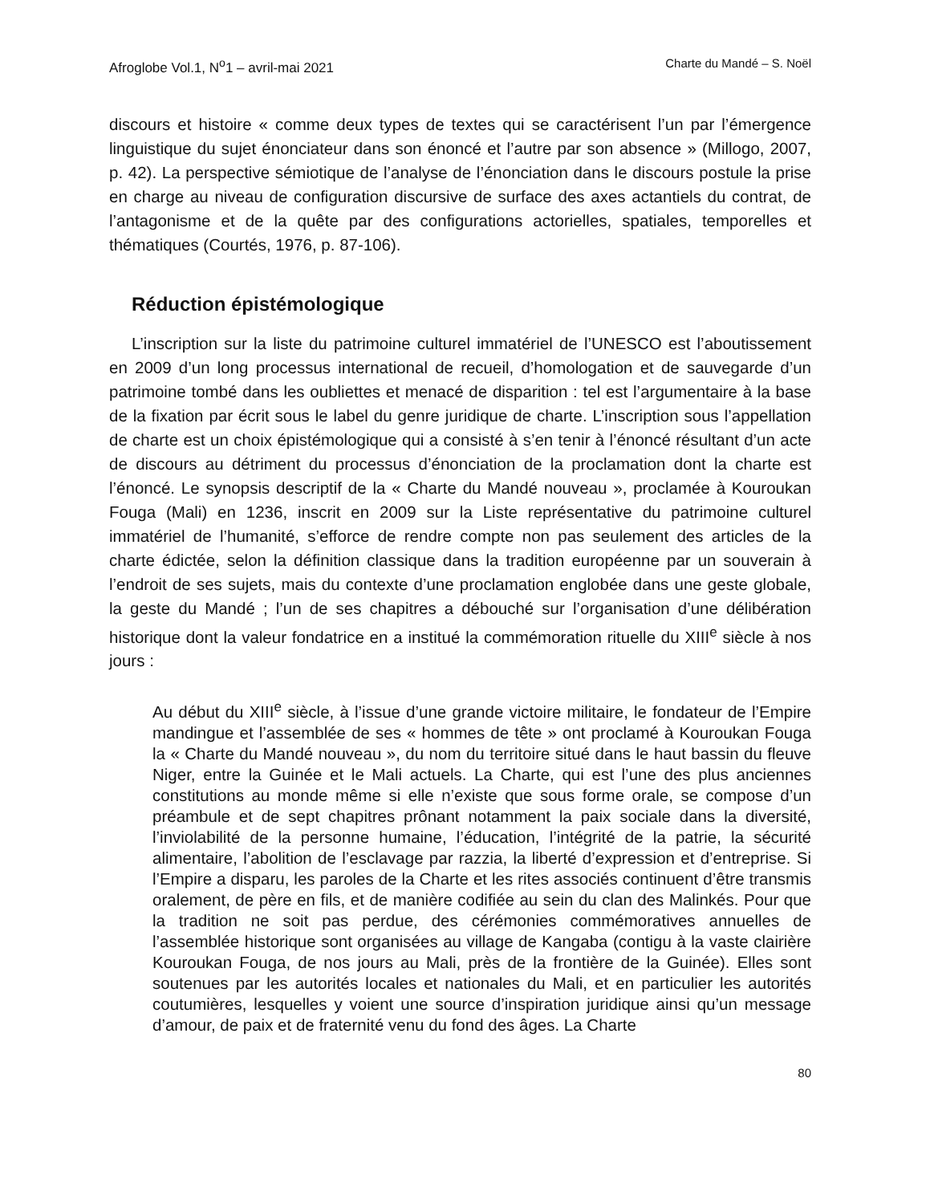Afroglobe Vol.1, N<sup>o</sup>1 – avril-mai 2021 Charte du Mandé – S. Noël
discours et histoire « comme deux types de textes qui se caractérisent l’un par l’émergence linguistique du sujet énonciateur dans son énoncé et l’autre par son absence » (Millogo, 2007, p. 42). La perspective sémiotique de l’analyse de l’énonciation dans le discours postule la prise en charge au niveau de configuration discursive de surface des axes actantiels du contrat, de l’antagonisme et de la quête par des configurations actorielles, spatiales, temporelles et thématiques (Courtés, 1976, p. 87-106).
Réduction épistémologique
L’inscription sur la liste du patrimoine culturel immatériel de l’UNESCO est l’aboutissement en 2009 d’un long processus international de recueil, d’homologation et de sauvegarde d’un patrimoine tombé dans les oubliettes et menacé de disparition : tel est l’argumentaire à la base de la fixation par écrit sous le label du genre juridique de charte. L’inscription sous l’appellation de charte est un choix épistémologique qui a consisté à s’en tenir à l’énoncé résultant d’un acte de discours au détriment du processus d’énonciation de la proclamation dont la charte est l’énoncé. Le synopsis descriptif de la « Charte du Mandé nouveau », proclamée à Kouroukan Fouga (Mali) en 1236, inscrit en 2009 sur la Liste représentative du patrimoine culturel immatériel de l’humanité, s’efforce de rendre compte non pas seulement des articles de la charte édictée, selon la définition classique dans la tradition européenne par un souverain à l’endroit de ses sujets, mais du contexte d’une proclamation englobée dans une geste globale, la geste du Mandé ; l’un de ses chapitres a débouché sur l’organisation d’une délibération historique dont la valeur fondatrice en a institué la commémoration rituelle du XIII<sup>e</sup> siècle à nos jours :
Au début du XIII<sup>e</sup> siècle, à l’issue d’une grande victoire militaire, le fondateur de l’Empire mandingue et l’assemblée de ses « hommes de tête » ont proclamé à Kouroukan Fouga la « Charte du Mandé nouveau », du nom du territoire situé dans le haut bassin du fleuve Niger, entre la Guinée et le Mali actuels. La Charte, qui est l’une des plus anciennes constitutions au monde même si elle n’existe que sous forme orale, se compose d’un préambule et de sept chapitres prônant notamment la paix sociale dans la diversité, l’inviolabilité de la personne humaine, l’éducation, l’intégrité de la patrie, la sécurité alimentaire, l’abolition de l’esclavage par razzia, la liberté d’expression et d’entreprise. Si l’Empire a disparu, les paroles de la Charte et les rites associés continuent d’être transmis oralement, de père en fils, et de manière codifiée au sein du clan des Malinkés. Pour que la tradition ne soit pas perdue, des cérémonies commémoratives annuelles de l’assemblée historique sont organisées au village de Kangaba (contigu à la vaste clairière Kouroukan Fouga, de nos jours au Mali, près de la frontière de la Guinée). Elles sont soutenues par les autorités locales et nationales du Mali, et en particulier les autorités coutumières, lesquelles y voient une source d’inspiration juridique ainsi qu’un message d’amour, de paix et de fraternité venu du fond des âges. La Charte
80